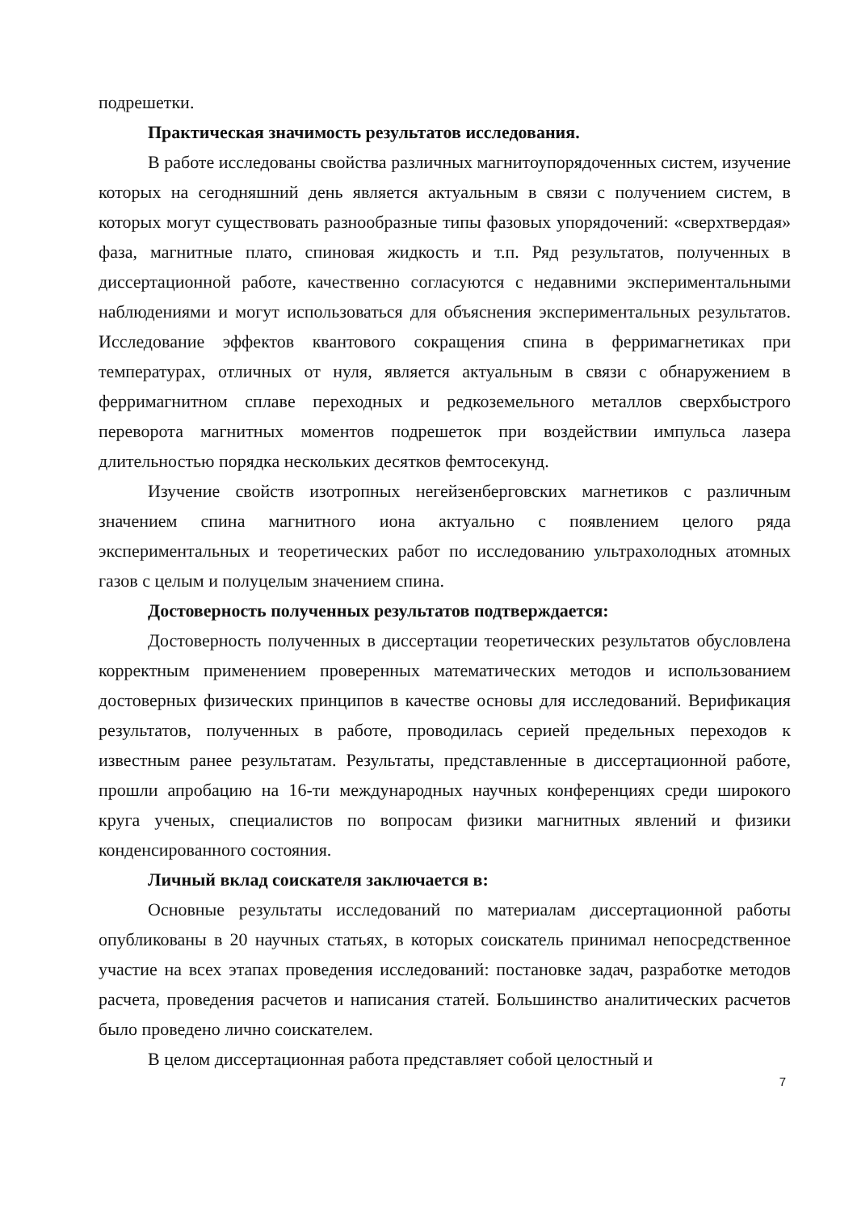подрешетки.
Практическая значимость результатов исследования.
В работе исследованы свойства различных магнитоупорядоченных систем, изучение которых на сегодняшний день является актуальным в связи с получением систем, в которых могут существовать разнообразные типы фазовых упорядочений: «сверхтвердая» фаза, магнитные плато, спиновая жидкость и т.п. Ряд результатов, полученных в диссертационной работе, качественно согласуются с недавними экспериментальными наблюдениями и могут использоваться для объяснения экспериментальных результатов. Исследование эффектов квантового сокращения спина в ферримагнетиках при температурах, отличных от нуля, является актуальным в связи с обнаружением в ферримагнитном сплаве переходных и редкоземельного металлов сверхбыстрого переворота магнитных моментов подрешеток при воздействии импульса лазера длительностью порядка нескольких десятков фемтосекунд.
Изучение свойств изотропных негейзенберговских магнетиков с различным значением спина магнитного иона актуально с появлением целого ряда экспериментальных и теоретических работ по исследованию ультрахолодных атомных газов с целым и полуцелым значением спина.
Достоверность полученных результатов подтверждается:
Достоверность полученных в диссертации теоретических результатов обусловлена корректным применением проверенных математических методов и использованием достоверных физических принципов в качестве основы для исследований. Верификация результатов, полученных в работе, проводилась серией предельных переходов к известным ранее результатам. Результаты, представленные в диссертационной работе, прошли апробацию на 16-ти международных научных конференциях среди широкого круга ученых, специалистов по вопросам физики магнитных явлений и физики конденсированного состояния.
Личный вклад соискателя заключается в:
Основные результаты исследований по материалам диссертационной работы опубликованы в 20 научных статьях, в которых соискатель принимал непосредственное участие на всех этапах проведения исследований: постановке задач, разработке методов расчета, проведения расчетов и написания статей. Большинство аналитических расчетов было проведено лично соискателем.
В целом диссертационная работа представляет собой целостный и
7